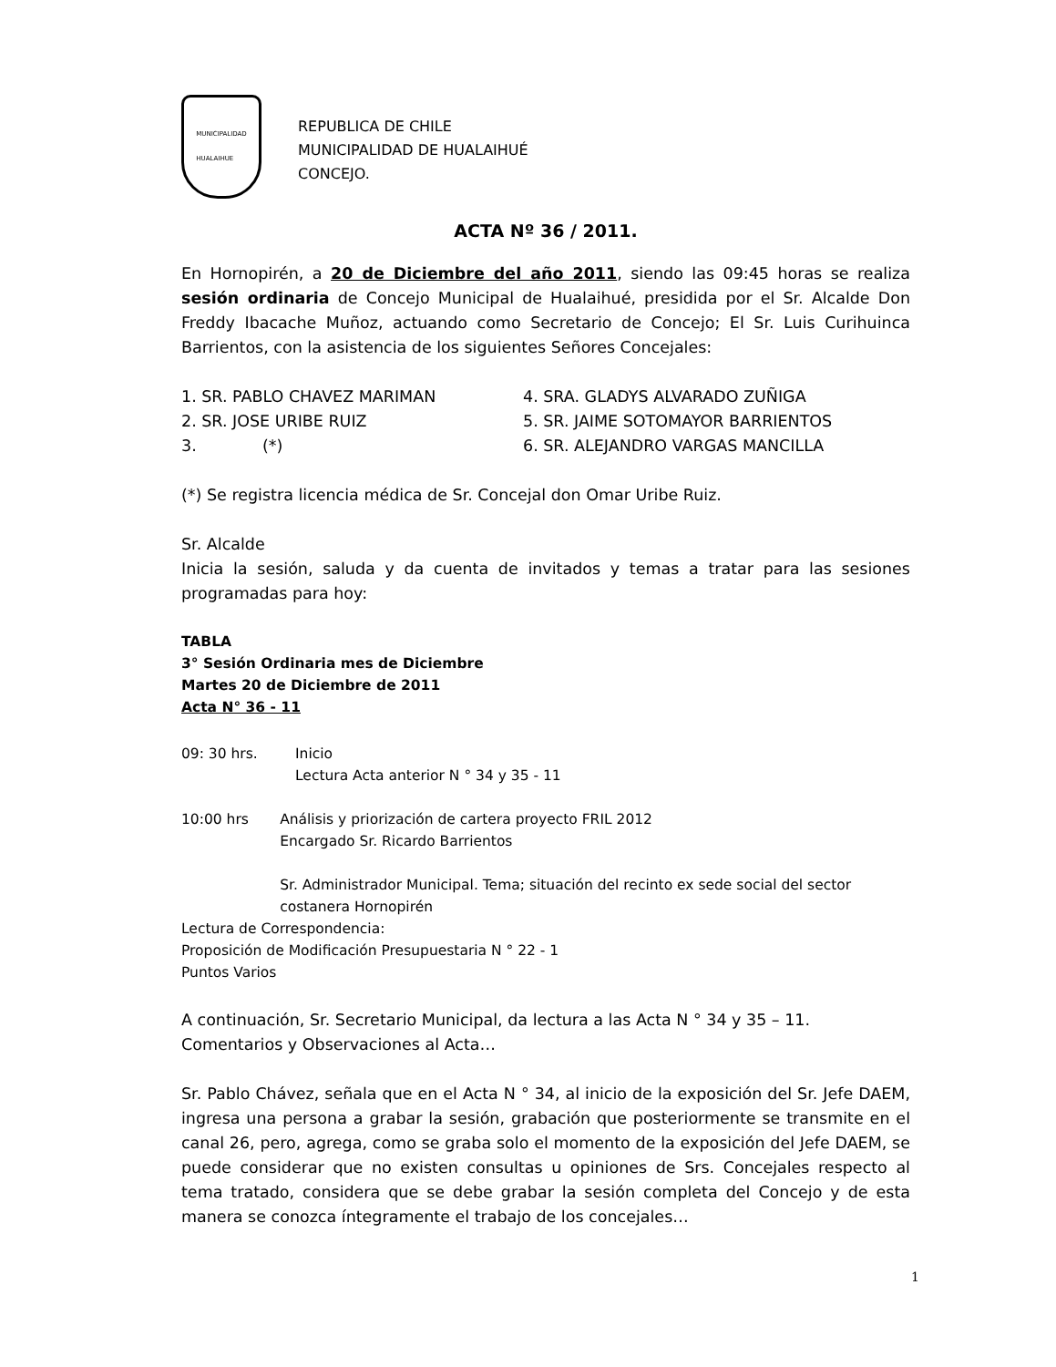MUNICIPALIDAD
HUALAIHUE
REPUBLICA DE CHILE
MUNICIPALIDAD DE HUALAIHUÉ
CONCEJO.
ACTA Nº 36 / 2011.
En Hornopirén, a 20 de Diciembre del año 2011, siendo las 09:45 horas se realiza sesión ordinaria de Concejo Municipal de Hualaihué, presidida por el Sr. Alcalde Don Freddy Ibacache Muñoz, actuando como Secretario de Concejo; El Sr. Luis Curihuinca Barrientos, con la asistencia de los siguientes Señores Concejales:
1. SR. PABLO CHAVEZ MARIMAN
4. SRA. GLADYS ALVARADO ZUÑIGA
2. SR. JOSE URIBE RUIZ
5. SR. JAIME SOTOMAYOR BARRIENTOS
3. (*)
6. SR. ALEJANDRO VARGAS MANCILLA
(*) Se registra licencia médica de Sr. Concejal don Omar Uribe Ruiz.
Sr. Alcalde
Inicia la sesión, saluda y da cuenta de invitados y temas a tratar para las sesiones programadas para hoy:
TABLA
3° Sesión Ordinaria mes de Diciembre
Martes 20 de Diciembre de 2011
Acta N° 36 - 11
09: 30 hrs. Inicio
Lectura Acta anterior N ° 34 y 35 - 11
10:00 hrs Análisis y priorización de cartera proyecto FRIL 2012
Encargado Sr. Ricardo Barrientos
Sr. Administrador Municipal. Tema; situación del recinto ex sede social del sector costanera Hornopirén
Lectura de Correspondencia:
Proposición de Modificación Presupuestaria N ° 22 - 1
Puntos Varios
A continuación, Sr. Secretario Municipal, da lectura a las Acta N ° 34 y 35 – 11.
Comentarios y Observaciones al Acta…
Sr. Pablo Chávez, señala que en el Acta N ° 34, al inicio de la exposición del Sr. Jefe DAEM, ingresa una persona a grabar la sesión, grabación que posteriormente se transmite en el canal 26, pero, agrega, como se graba solo el momento de la exposición del Jefe DAEM, se puede considerar que no existen consultas u opiniones de Srs. Concejales respecto al tema tratado, considera que se debe grabar la sesión completa del Concejo y de esta manera se conozca íntegramente el trabajo de los concejales…
1